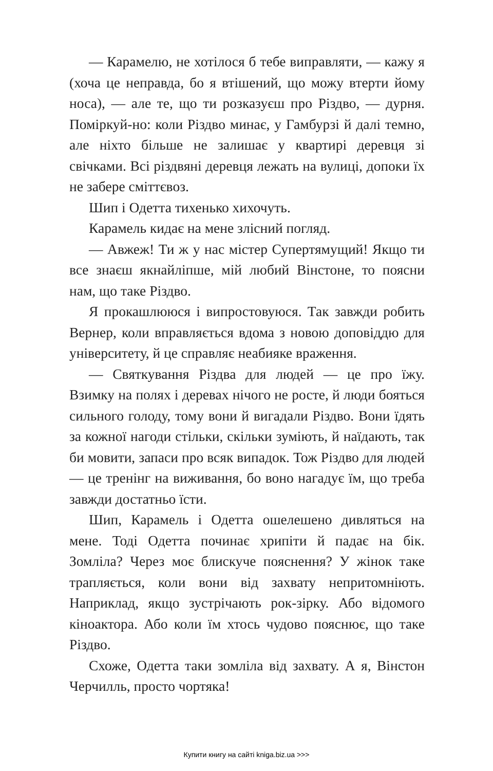— Карамелю, не хотілося б тебе виправляти, — кажу я (хоча це неправда, бо я втішений, що можу втерти йому носа), — але те, що ти розказуєш про Різдво, — дурня. Поміркуй-но: коли Різдво минає, у Гамбурзі й далі темно, але ніхто більше не залишає у квартирі деревця зі свічками. Всі різдвяні деревця лежать на вулиці, допоки їх не забере сміттєвоз.
Шип і Одетта тихенько хихочуть.
Карамель кидає на мене злісний погляд.
— Авжеж! Ти ж у нас містер Супертямущий! Якщо ти все знаєш якнайліпше, мій любий Вінстоне, то поясни нам, що таке Різдво.
Я прокашлююся і випростовуюся. Так завжди робить Вернер, коли вправляється вдома з новою доповіддю для університету, й це справляє неабияке враження.
— Святкування Різдва для людей — це про їжу. Взимку на полях і деревах нічого не росте, й люди бояться сильного голоду, тому вони й вигадали Різдво. Вони їдять за кожної нагоди стільки, скільки зуміють, й наїдають, так би мовити, запаси про всяк випадок. Тож Різдво для людей — це тренінг на виживання, бо воно нагадує їм, що треба завжди достатньо їсти.
Шип, Карамель і Одетта ошелешено дивляться на мене. Тоді Одетта починає хрипіти й падає на бік. Зомліла? Через моє блискуче пояснення? У жінок таке трапляється, коли вони від захвату непритомніють. Наприклад, якщо зустрічають рок-зірку. Або відомого кіноактора. Або коли їм хтось чудово пояснює, що таке Різдво.
Схоже, Одетта таки зомліла від захвату. А я, Вінстон Черчилль, просто чортяка!
Купити книгу на сайті kniga.biz.ua >>>